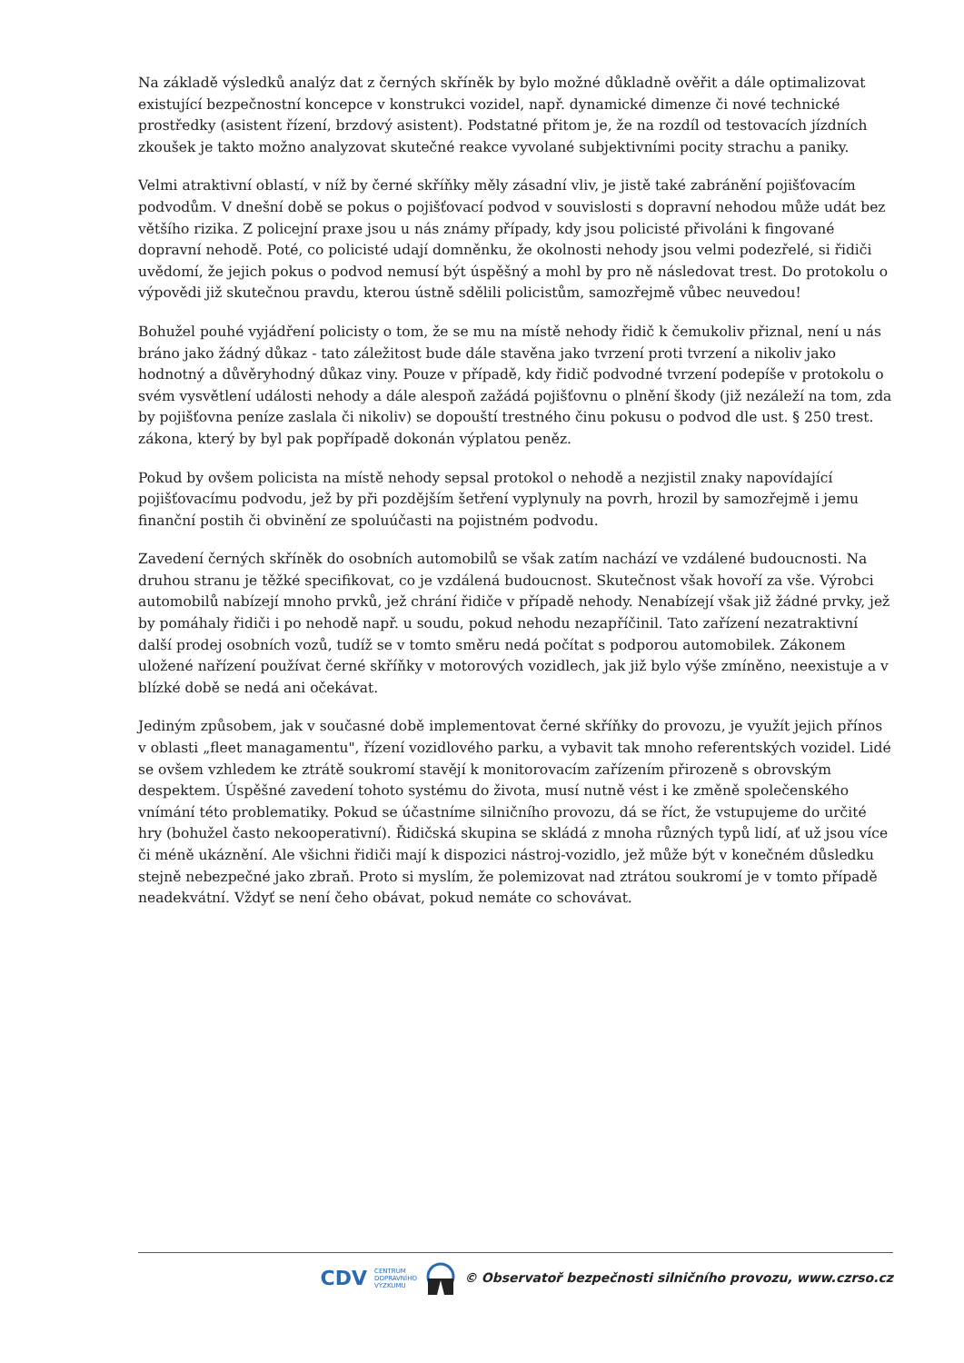Na základě výsledků analýz dat z černých skříněk by bylo možné důkladně ověřit a dále optimalizovat existující bezpečnostní koncepce v konstrukci vozidel, např. dynamické dimenze či nové technické prostředky (asistent řízení, brzdový asistent). Podstatné přitom je, že na rozdíl od testovacích jízdních zkoušek je takto možno analyzovat skutečné reakce vyvolané subjektivními pocity strachu a paniky.
Velmi atraktivní oblastí, v níž by černé skříňky měly zásadní vliv, je jistě také zabránění pojišťovacím podvodům. V dnešní době se pokus o pojišťovací podvod v souvislosti s dopravní nehodou může udát bez většího rizika. Z policejní praxe jsou u nás známy případy, kdy jsou policisté přivoláni k fingované dopravní nehodě. Poté, co policisté udají domněnku, že okolnosti nehody jsou velmi podezřelé, si řidiči uvědomí, že jejich pokus o podvod nemusí být úspěšný a mohl by pro ně následovat trest. Do protokolu o výpovědi již skutečnou pravdu, kterou ústně sdělili policistům, samozřejmě vůbec neuvedou!
Bohužel pouhé vyjádření policisty o tom, že se mu na místě nehody řidič k čemukoliv přiznal, není u nás bráno jako žádný důkaz - tato záležitost bude dále stavěna jako tvrzení proti tvrzení a nikoliv jako hodnotný a důvěryhodný důkaz viny. Pouze v případě, kdy řidič podvodné tvrzení podepíše v protokolu o svém vysvětlení události nehody a dále alespoň zažádá pojišťovnu o plnění škody (již nezáleží na tom, zda by pojišťovna peníze zaslala či nikoliv) se dopouští trestného činu pokusu o podvod dle ust. § 250 trest. zákona, který by byl pak popřípadě dokonán výplatou peněz.
Pokud by ovšem policista na místě nehody sepsal protokol o nehodě a nezjistil znaky napovídající pojišťovacímu podvodu, jež by při pozdějším šetření vyplynuly na povrh, hrozil by samozřejmě i jemu finanční postih či obvinění ze spoluúčasti na pojistném podvodu.
Zavedení černých skříněk do osobních automobilů se však zatím nachází ve vzdálené budoucnosti. Na druhou stranu je těžké specifikovat, co je vzdálená budoucnost. Skutečnost však hovoří za vše. Výrobci automobilů nabízejí mnoho prvků, jež chrání řidiče v případě nehody. Nenabízejí však již žádné prvky, jež by pomáhaly řidiči i po nehodě např. u soudu, pokud nehodu nezapříčinil. Tato zařízení nezatraktivní další prodej osobních vozů, tudíž se v tomto směru nedá počítat s podporou automobilek. Zákonem uložené nařízení používat černé skříňky v motorových vozidlech, jak již bylo výše zmíněno, neexistuje a v blízké době se nedá ani očekávat.
Jediným způsobem, jak v současné době implementovat černé skříňky do provozu, je využít jejich přínos v oblasti „fleet managamentu", řízení vozidlového parku, a vybavit tak mnoho referentských vozidel. Lidé se ovšem vzhledem ke ztrátě soukromí stavějí k monitorovacím zařízením přirozeně s obrovským despektem. Úspěšné zavedení tohoto systému do života, musí nutně vést i ke změně společenského vnímání této problematiky. Pokud se účastníme silničního provozu, dá se říct, že vstupujeme do určité hry (bohužel často nekooperativní). Řidičská skupina se skládá z mnoha různých typů lidí, ať už jsou více či méně ukáznění. Ale všichni řidiči mají k dispozici nástroj-vozidlo, jež může být v konečném důsledku stejně nebezpečné jako zbraň. Proto si myslím, že polemizovat nad ztrátou soukromí je v tomto případě neadekvátní. Vždyť se není čeho obávat, pokud nemáte co schovávat.
CDV CENTRUM
DOPRAVNÍHO
VÝZKUMU © Observatoř bezpečnosti silničního provozu, www.czrso.cz